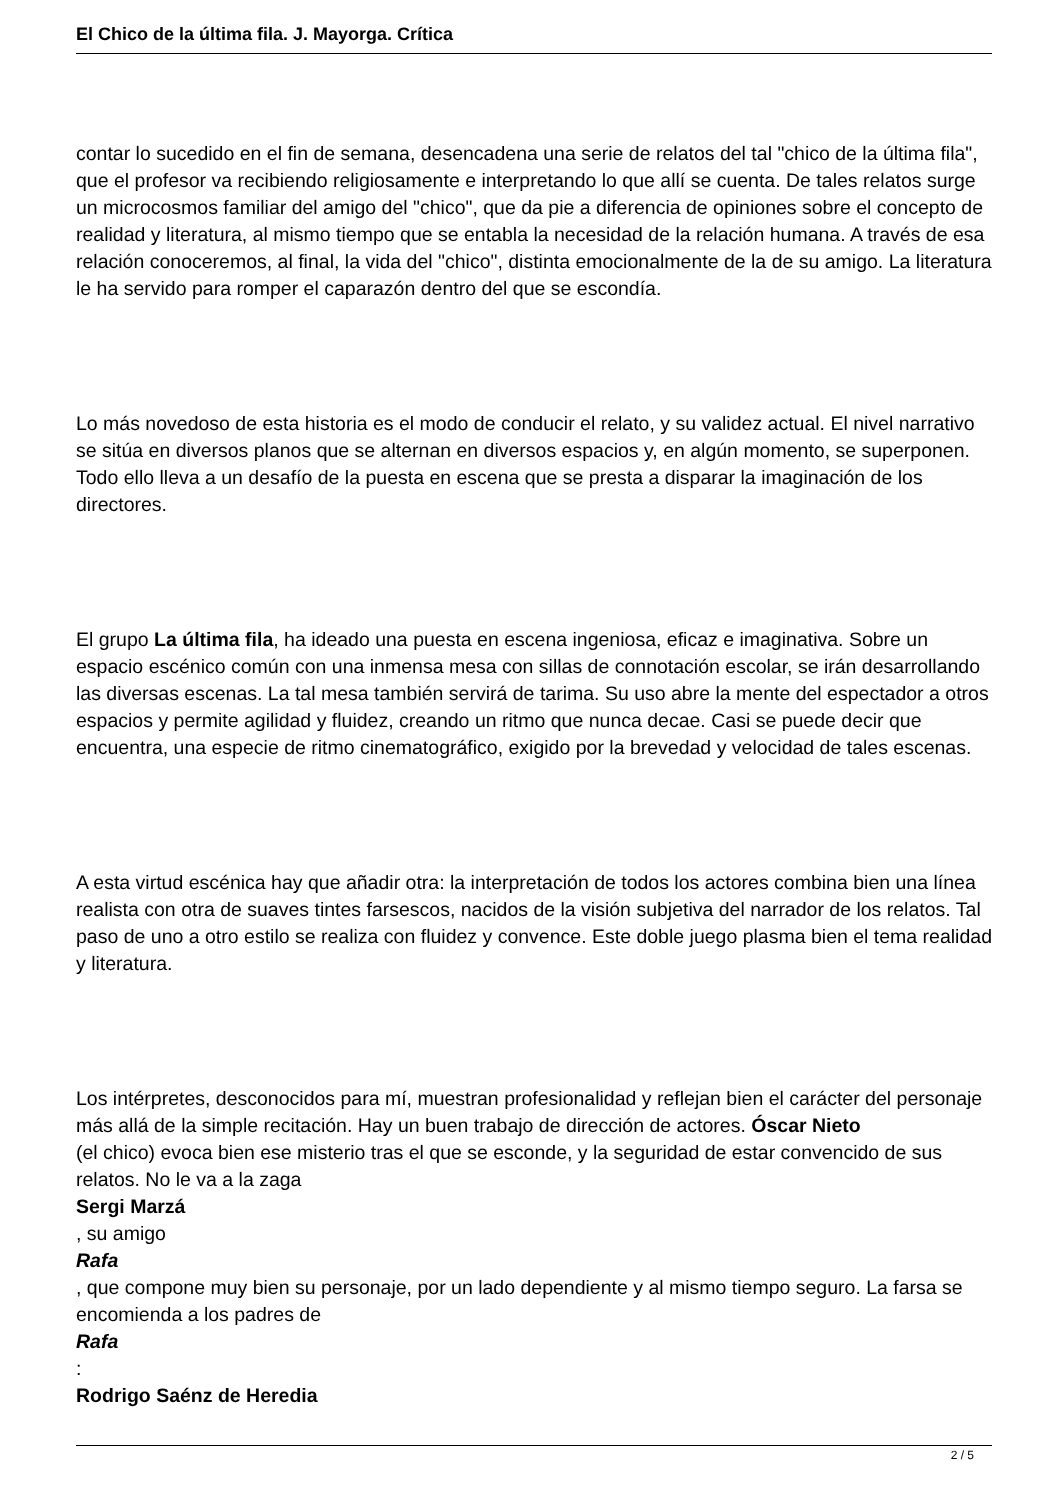El Chico de la última fila. J. Mayorga. Crítica
contar lo sucedido en el fin de semana, desencadena una serie de relatos del tal "chico de la última fila", que el profesor va recibiendo religiosamente e interpretando lo que allí se cuenta. De tales relatos surge un microcosmos familiar del amigo del "chico", que da pie a diferencia de opiniones sobre el concepto de realidad y literatura, al mismo tiempo que se entabla la necesidad de la relación humana. A través de esa relación conoceremos, al final, la vida del "chico", distinta emocionalmente de la de su amigo. La literatura le ha servido para romper el caparazón dentro del que se escondía.
Lo más novedoso de esta historia es el modo de conducir el relato, y su validez actual. El nivel narrativo se sitúa en diversos planos que se alternan en diversos espacios y, en algún momento, se superponen. Todo ello lleva a un desafío de la puesta en escena que se presta a disparar la imaginación de los directores.
El grupo La última fila, ha ideado una puesta en escena ingeniosa, eficaz e imaginativa. Sobre un espacio escénico común con una inmensa mesa con sillas de connotación escolar, se irán desarrollando las diversas escenas. La tal mesa también servirá de tarima. Su uso abre la mente del espectador a otros espacios y permite agilidad y fluidez, creando un ritmo que nunca decae. Casi se puede decir que encuentra, una especie de ritmo cinematográfico, exigido por la brevedad y velocidad de tales escenas.
A esta virtud escénica hay que añadir otra: la interpretación de todos los actores combina bien una línea realista con otra de suaves tintes farsescos, nacidos de la visión subjetiva del narrador de los relatos. Tal paso de uno a otro estilo se realiza con fluidez y convence. Este doble juego plasma bien el tema realidad y literatura.
Los intérpretes, desconocidos para mí, muestran profesionalidad y reflejan bien el carácter del personaje más allá de la simple recitación. Hay un buen trabajo de dirección de actores. Óscar Nieto
(el chico) evoca bien ese misterio tras el que se esconde, y la seguridad de estar convencido de sus relatos. No le va a la zaga
Sergi Marzá
, su amigo
Rafa
, que compone muy bien su personaje, por un lado dependiente y al mismo tiempo seguro. La farsa se encomienda a los padres de
Rafa
:
Rodrigo Saénz de Heredia
2 / 5